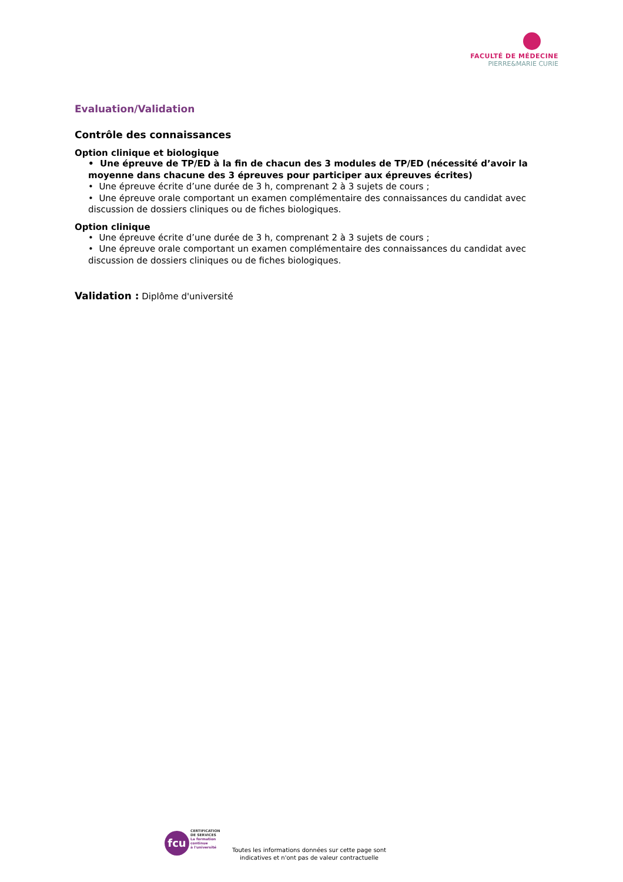FACULTÉ DE MÉDECINE
PIERRE&MARIE CURIE
Evaluation/Validation
Contrôle des connaissances
Option clinique et biologique
• Une épreuve de TP/ED à la fin de chacun des 3 modules de TP/ED (nécessité d’avoir la moyenne dans chacune des 3 épreuves pour participer aux épreuves écrites)
• Une épreuve écrite d’une durée de 3 h, comprenant 2 à 3 sujets de cours ;
• Une épreuve orale comportant un examen complémentaire des connaissances du candidat avec discussion de dossiers cliniques ou de fiches biologiques.
Option clinique
• Une épreuve écrite d’une durée de 3 h, comprenant 2 à 3 sujets de cours ;
• Une épreuve orale comportant un examen complémentaire des connaissances du candidat avec discussion de dossiers cliniques ou de fiches biologiques.
Validation : Diplôme d'université
fcu
CERTIFICATION
DE SERVICES
La formation
continue
à l'université
Toutes les informations données sur cette page sont
indicatives et n'ont pas de valeur contractuelle